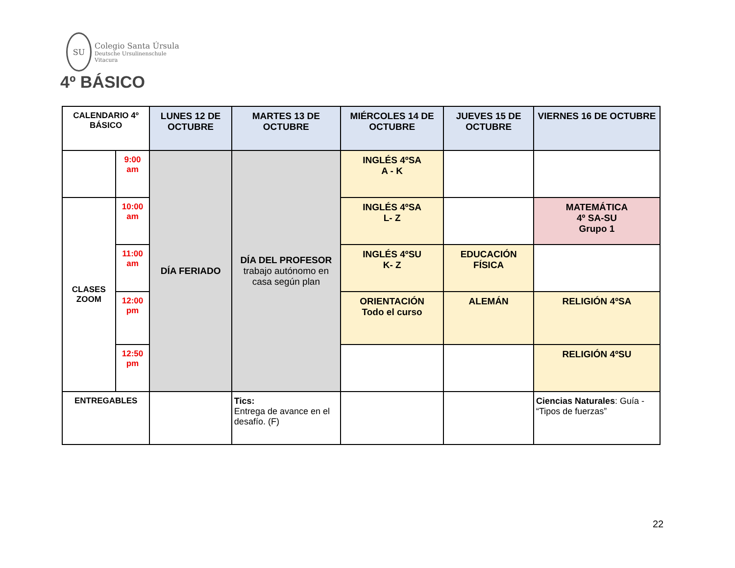SU
Colegio Santa Úrsula
Deutsche Ursulinenschule
Vitacura
4º BÁSICO
| CALENDARIO 4º BÁSICO | | LUNES 12 DE OCTUBRE | MARTES 13 DE OCTUBRE | MIÉRCOLES 14 DE OCTUBRE | JUEVES 15 DE OCTUBRE | VIERNES 16 DE OCTUBRE |
| | 9:00 am | DÍA FERIADO | DÍA DEL PROFESOR trabajo autónomo en casa según plan | INGLÉS 4ºSA A - K | | |
| CLASES ZOOM | 10:00 am | | | INGLÉS 4ºSA L- Z | | MATEMÁTICA 4º SA-SU Grupo 1 |
| | 11:00 am | | | INGLÉS 4ºSU K- Z | EDUCACIÓN FÍSICA | |
| | 12:00 pm | | | ORIENTACIÓN Todo el curso | ALEMÁN | RELIGIÓN 4ºSA |
| | 12:50 pm | | | | | RELIGIÓN 4ºSU |
| ENTREGABLES | | | Tics: Entrega de avance en el desafío. (F) | | | Ciencias Naturales : Guía - “Tipos de fuerzas” |
22